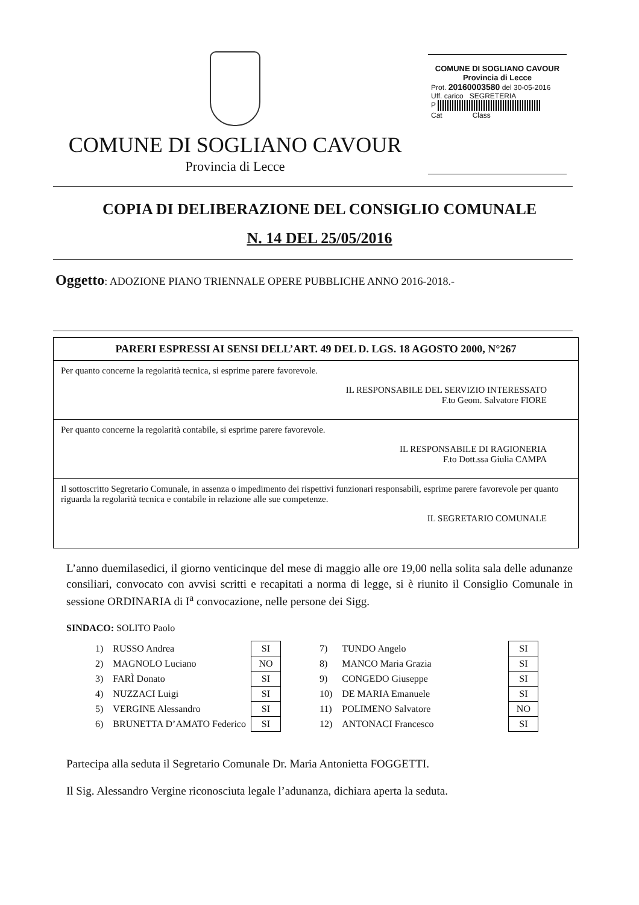COMUNE DI SOGLIANO CAVOUR
Provincia di Lecce
COMUNE DI SOGLIANO CAVOUR
Provincia di Lecce
Prot. 20160003580 del 30-05-2016
Uff. carico SEGRETERIA
P
Cat Class
COPIA DI DELIBERAZIONE DEL CONSIGLIO COMUNALE
N. 14 DEL 25/05/2016
Oggetto: ADOZIONE PIANO TRIENNALE OPERE PUBBLICHE ANNO 2016-2018.-
PARERI ESPRESSI AI SENSI DELL’ART. 49 DEL D. LGS. 18 AGOSTO 2000, N°267
Per quanto concerne la regolarità tecnica, si esprime parere favorevole.
IL RESPONSABILE DEL SERVIZIO INTERESSATO
F.to Geom. Salvatore FIORE
Per quanto concerne la regolarità contabile, si esprime parere favorevole.
IL RESPONSABILE DI RAGIONERIA
F.to Dott.ssa Giulia CAMPA
Il sottoscritto Segretario Comunale, in assenza o impedimento dei rispettivi funzionari responsabili, esprime parere favorevole per quanto riguarda la regolarità tecnica e contabile in relazione alle sue competenze.
IL SEGRETARIO COMUNALE
L’anno duemilasedici, il giorno venticinque del mese di maggio alle ore 19,00 nella solita sala delle adunanze consiliari, convocato con avvisi scritti e recapitati a norma di legge, si è riunito il Consiglio Comunale in sessione ORDINARIA di I<sup>a</sup> convocazione, nelle persone dei Sigg.
SINDACO: SOLITO Paolo
| 1) | RUSSO Andrea | SI | | 7) | TUNDO Angelo | | SI |
| 2) | MAGNOLO Luciano | NO | | 8) | MANCO Maria Grazia | | SI |
| 3) | FARÌ Donato | SI | | 9) | CONGEDO Giuseppe | | SI |
| 4) | NUZZACI Luigi | SI | | 10) | DE MARIA Emanuele | | SI |
| 5) | VERGINE Alessandro | SI | | 11) | POLIMENO Salvatore | | NO |
| 6) | BRUNETTA D’AMATO Federico | SI | | 12) | ANTONACI Francesco | | SI |
Partecipa alla seduta il Segretario Comunale Dr. Maria Antonietta FOGGETTI.
Il Sig. Alessandro Vergine riconosciuta legale l’adunanza, dichiara aperta la seduta.